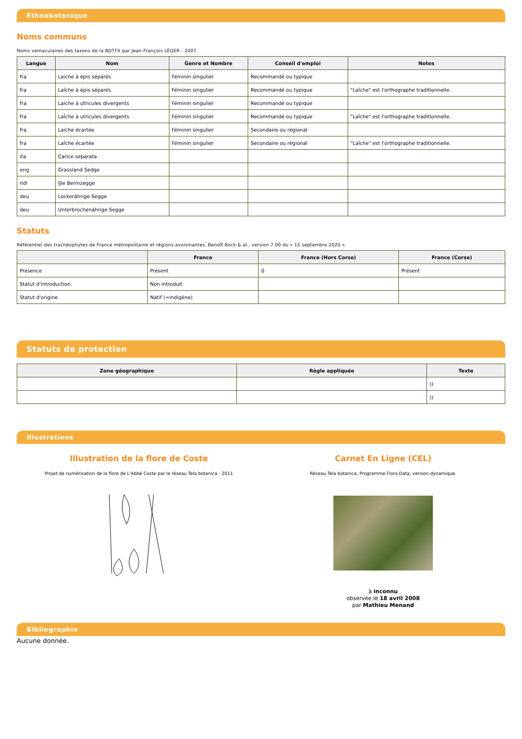Ethnobotanique
Noms communs
Noms vernaculaires des taxons de la BDTFX par Jean-François LÉGER - 2007.
| Langue | Nom | Genre et Nombre | Conseil d'emploi | Notes |
| --- | --- | --- | --- | --- |
| fra | Laiche à épis séparés | Féminin singulier | Recommandé ou typique | |
| fra | Laîche à épis séparés | Féminin singulier | Recommandé ou typique | "Laîche" est l'orthographe traditionnelle. |
| fra | Laiche à utricules divergents | Féminin singulier | Recommandé ou typique | |
| fra | Laîche à utricules divergents | Féminin singulier | Recommandé ou typique | "Laîche" est l'orthographe traditionnelle. |
| fra | Laiche écartée | Féminin singulier | Secondaire ou régional | |
| fra | Laîche écartée | Féminin singulier | Secondaire ou régional | "Laîche" est l'orthographe traditionnelle. |
| ita | Carice separata | | | |
| eng | Grassland Sedge | | | |
| ndl | IJle Bermzegge | | | |
| deu | Lockerährige Segge | | | |
| deu | Unterbrochenährige Segge | | | |
Statuts
Référentiel des trachéophytes de France métropolitaine et régions avoisinantes, Benoît Bock & al., version 7.00 du « 15 septembre 2020 ».
| | France | France (Hors Corse) | France (Corse) |
| --- | --- | --- | --- |
| Présence | Présent | 0 | Présent |
| Statut d'introduction | Non introduit | | |
| Statut d'origine | Natif (=indigène) | | |
Statuts de protection
| Zone géographique | Règle appliquée | Texte |
| --- | --- | --- |
| | | () |
| | | () |
Illustrations
Illustration de la flore de Coste
Projet de numérisation de la flore de L'Abbé Coste par le réseau Tela botanica - 2011
Carnet En Ligne (CEL)
Réseau Tela botanica, Programme Flora Data, version dynamique.
à inconnu
observée le 18 avril 2008
par Mathieu Menand
Bibliographie
Aucune donnée.